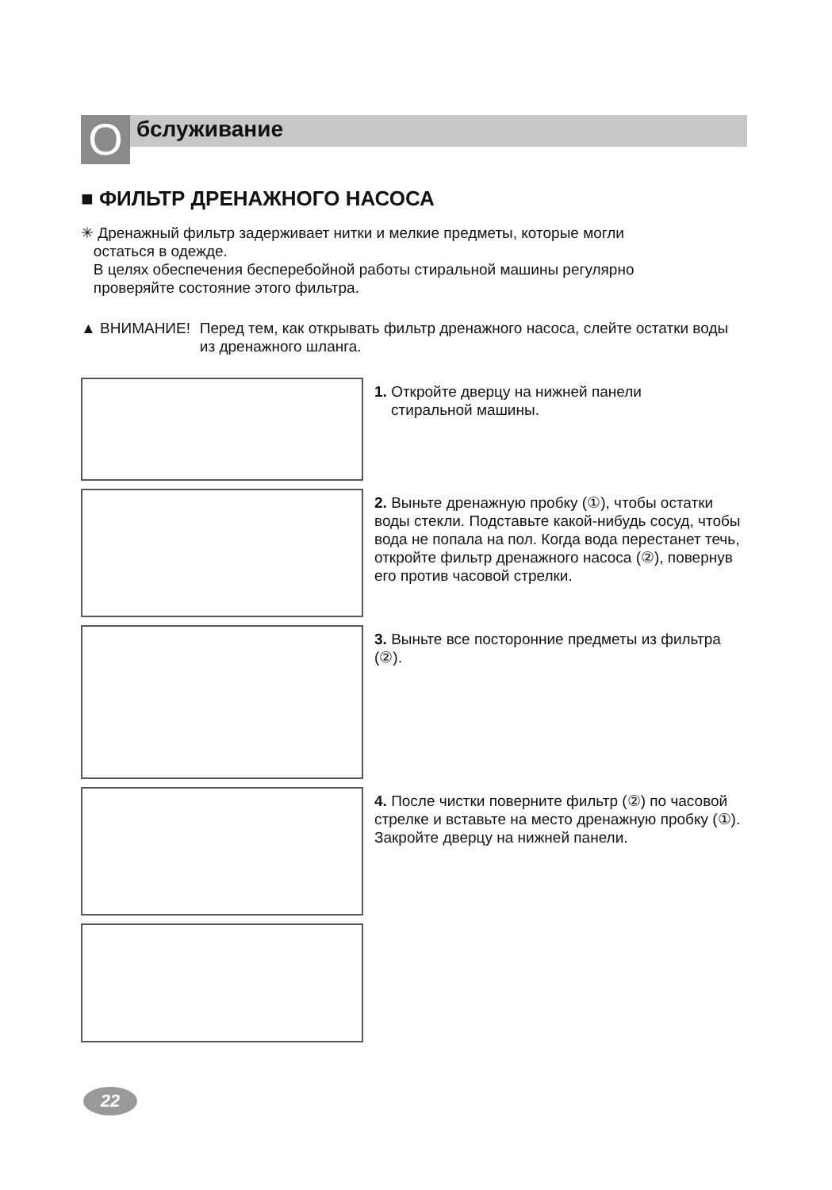O бслуживание
■ ФИЛЬТР ДРЕНАЖНОГО НАСОСА
✳ Дренажный фильтр задерживает нитки и мелкие предметы, которые могли
остаться в одежде.
В целях обеспечения бесперебойной работы стиральной машины регулярно
проверяйте состояние этого фильтра.
▲ ВНИМАНИЕ! Перед тем, как открывать фильтр дренажного насоса, слейте остатки воды из дренажного шланга.
1. Откройте дверцу на нижней панели
стиральной машины.
2. Выньте дренажную пробку (①), чтобы остатки воды стекли. Подставьте какой-нибудь сосуд, чтобы вода не попала на пол. Когда вода перестанет течь, откройте фильтр дренажного насоса (②), повернув его против часовой стрелки.
3. Выньте все посторонние предметы из фильтра (②).
4. После чистки поверните фильтр (②) по часовой стрелке и вставьте на место дренажную пробку (①). Закройте дверцу на нижней панели.
22